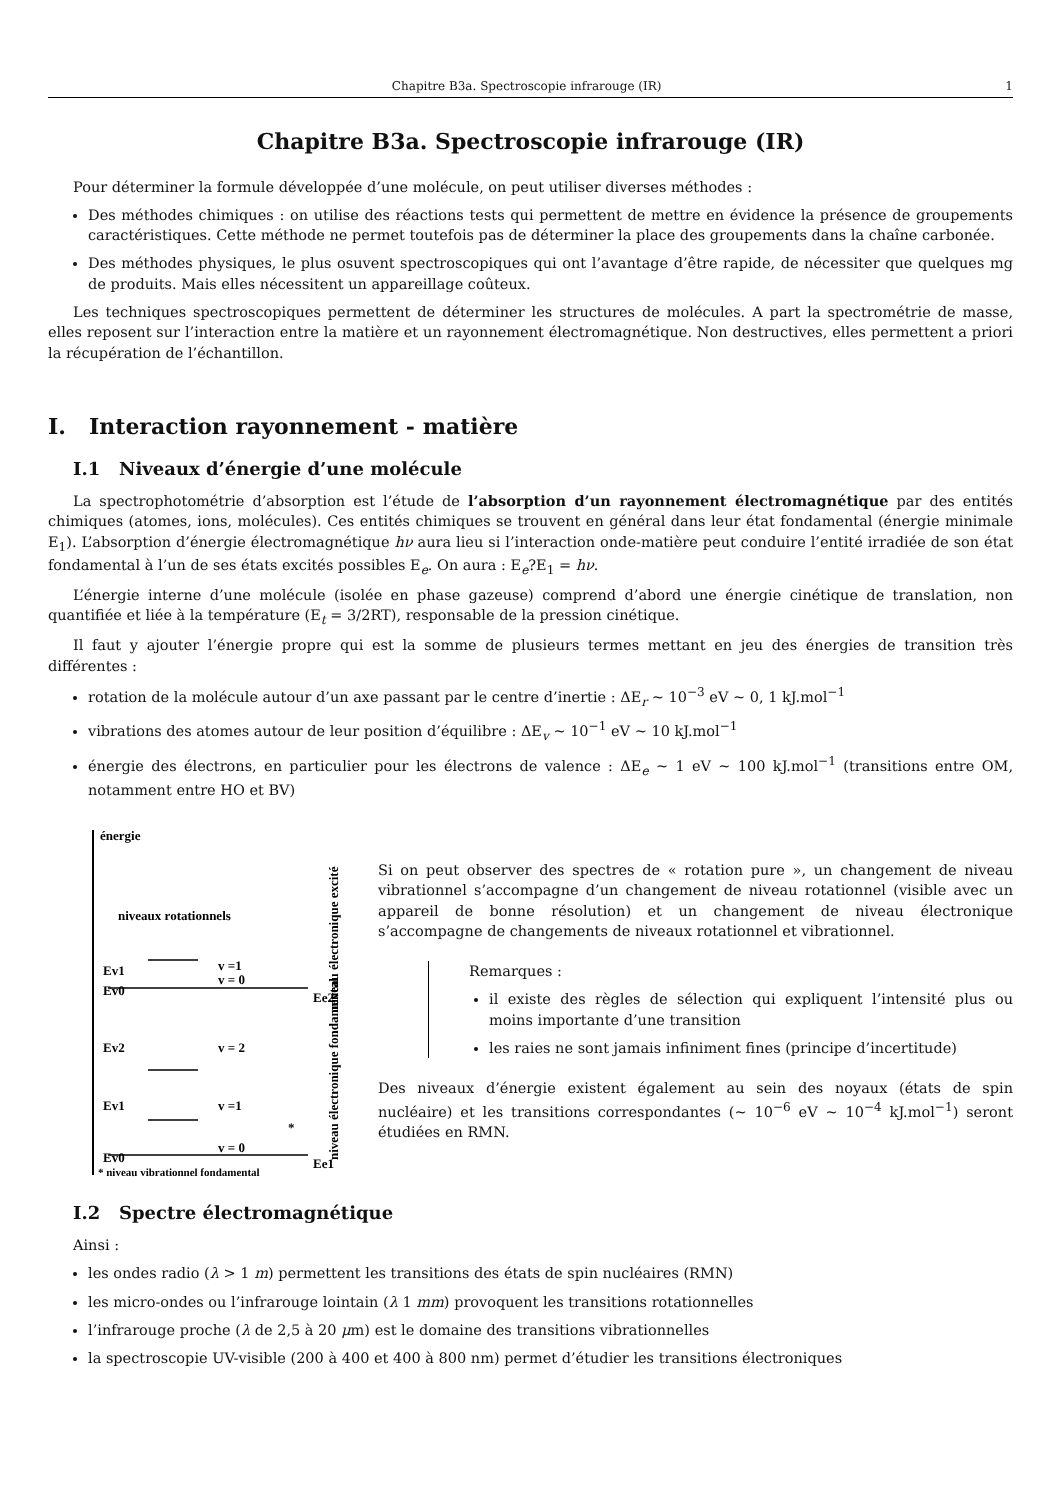Chapitre B3a. Spectroscopie infrarouge (IR) 1
Chapitre B3a. Spectroscopie infrarouge (IR)
Pour déterminer la formule développée d’une molécule, on peut utiliser diverses méthodes :
Des méthodes chimiques : on utilise des réactions tests qui permettent de mettre en évidence la présence de groupements caractéristiques. Cette méthode ne permet toutefois pas de déterminer la place des groupements dans la chaîne carbonée.
Des méthodes physiques, le plus osuvent spectroscopiques qui ont l’avantage d’être rapide, de nécessiter que quelques mg de produits. Mais elles nécessitent un appareillage coûteux.
Les techniques spectroscopiques permettent de déterminer les structures de molécules. A part la spectrométrie de masse, elles reposent sur l’interaction entre la matière et un rayonnement électromagnétique. Non destructives, elles permettent a priori la récupération de l’échantillon.
I. Interaction rayonnement - matière
I.1 Niveaux d’énergie d’une molécule
La spectrophotométrie d’absorption est l’étude de l’absorption d’un rayonnement électromagnétique par des entités chimiques (atomes, ions, molécules). Ces entités chimiques se trouvent en général dans leur état fondamental (énergie minimale E<sub>1</sub>). L’absorption d’énergie électromagnétique hν aura lieu si l’interaction onde-matière peut conduire l’entité irradiée de son état fondamental à l’un de ses états excités possibles E<sub>e</sub>. On aura : E<sub>e</sub>?E<sub>1</sub> = hν.
L’énergie interne d’une molécule (isolée en phase gazeuse) comprend d’abord une énergie cinétique de translation, non quantifiée et liée à la température (E<sub>t</sub> = 3/2RT), responsable de la pression cinétique.
Il faut y ajouter l’énergie propre qui est la somme de plusieurs termes mettant en jeu des énergies de transition très différentes :
rotation de la molécule autour d’un axe passant par le centre d’inertie : ΔE<sub>r</sub> ∼ 10<sup>−3</sup> eV ∼ 0, 1 kJ.mol<sup>−1</sup>
vibrations des atomes autour de leur position d’équilibre : ΔE<sub>v</sub> ∼ 10<sup>−1</sup> eV ∼ 10 kJ.mol<sup>−1</sup>
énergie des électrons, en particulier pour les électrons de valence : ΔE<sub>e</sub> ∼ 1 eV ∼ 100 kJ.mol<sup>−1</sup> (transitions entre OM, notamment entre HO et BV)
énergie
niveaux rotationnels
Ev1
v =1
Ev0
v = 0
Ee2
Ev2
v = 2
Ev1
v =1
Ev0
v = 0
Ee1
*
* niveau vibrationnel fondamental
niveau électronique excité
niveau électronique fondamental
Si on peut observer des spectres de « rotation pure », un changement de niveau vibrationnel s’accompagne d’un changement de niveau rotationnel (visible avec un appareil de bonne résolution) et un changement de niveau électronique s’accompagne de changements de niveaux rotationnel et vibrationnel.
Remarques :
il existe des règles de sélection qui expliquent l’intensité plus ou moins importante d’une transition
les raies ne sont jamais infiniment fines (principe d’incertitude)
Des niveaux d’énergie existent également au sein des noyaux (états de spin nucléaire) et les transitions correspondantes (∼ 10<sup>−6</sup> eV ∼ 10<sup>−4</sup> kJ.mol<sup>−1</sup>) seront étudiées en RMN.
I.2 Spectre électromagnétique
Ainsi :
les ondes radio (λ > 1 m) permettent les transitions des états de spin nucléaires (RMN)
les micro-ondes ou l’infrarouge lointain (λ 1 mm) provoquent les transitions rotationnelles
l’infrarouge proche (λ de 2,5 à 20 μm) est le domaine des transitions vibrationnelles
la spectroscopie UV-visible (200 à 400 et 400 à 800 nm) permet d’étudier les transitions électroniques